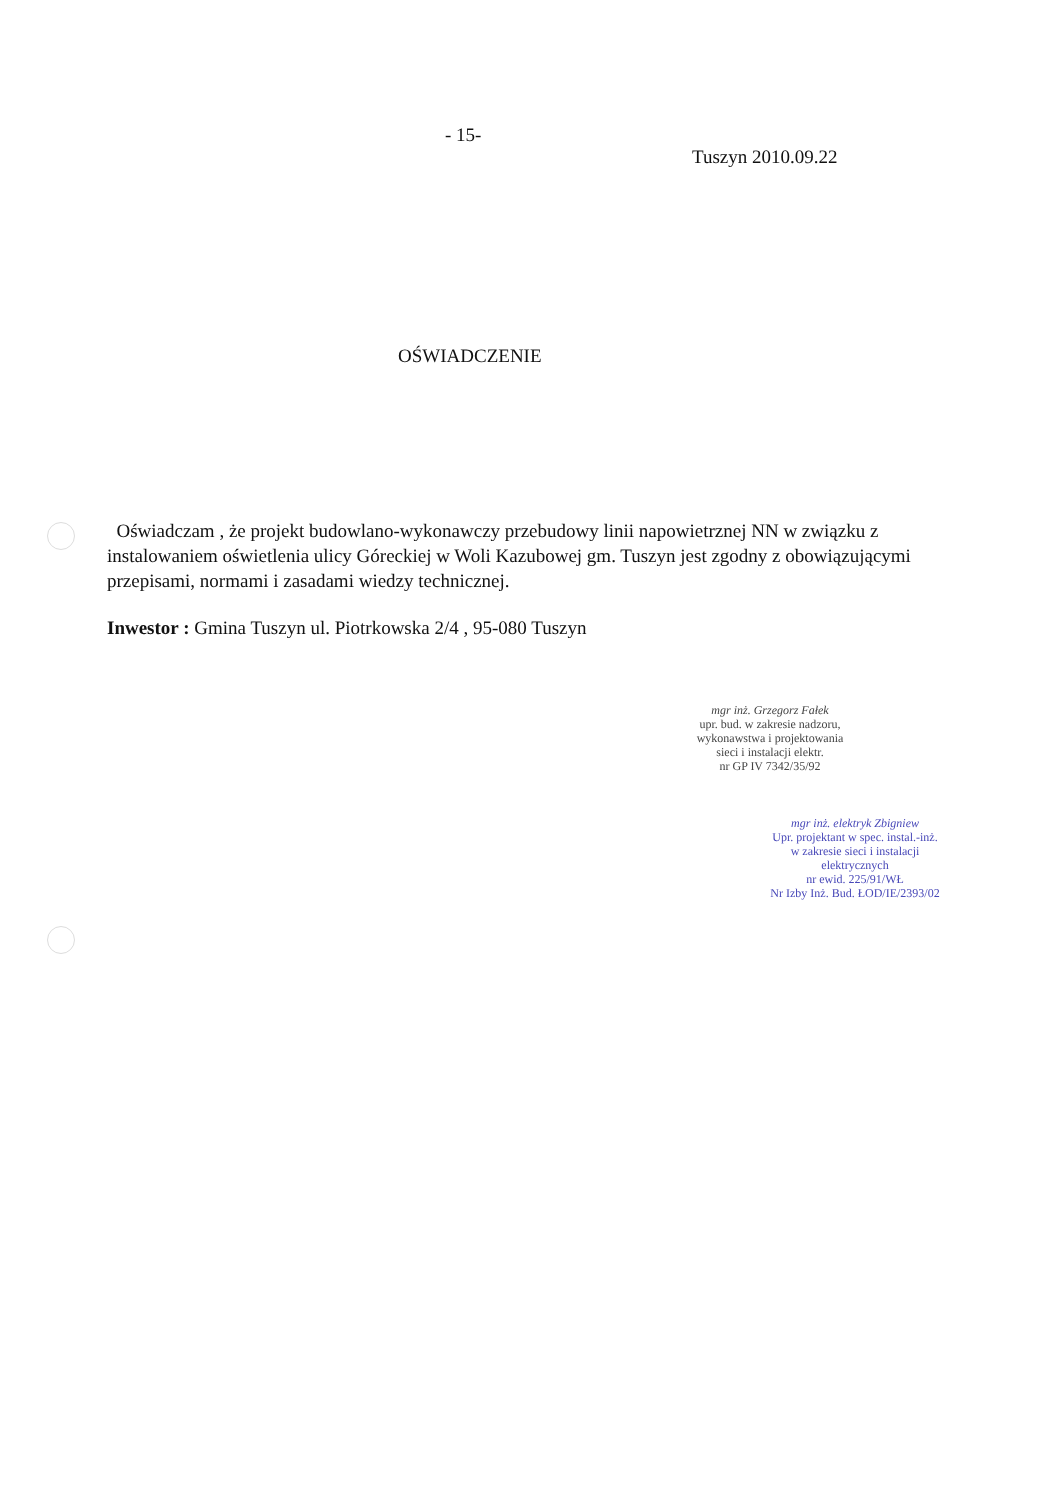- 15-
Tuszyn 2010.09.22
OŚWIADCZENIE
Oświadczam , że projekt budowlano-wykonawczy przebudowy linii napowietrznej NN w związku z instalowaniem oświetlenia ulicy Góreckiej w Woli Kazubowej gm. Tuszyn jest zgodny z obowiązującymi przepisami, normami i zasadami wiedzy technicznej.
Inwestor : Gmina Tuszyn ul. Piotrkowska 2/4 , 95-080 Tuszyn
mgr inż. Grzegorz Fałek
upr. bud. w zakresie nadzoru,
wykonawstwa i projektowania
sieci i instalacji elektr.
nr GP IV 7342/35/92
mgr inż. elektryk Zbigniew
Upr. projektant w spec. instal.-inż.
w zakresie sieci i instalacji
elektrycznych
nr ewid. 225/91/WŁ
Nr Izby Inż. Bud. ŁOD/IE/2393/02